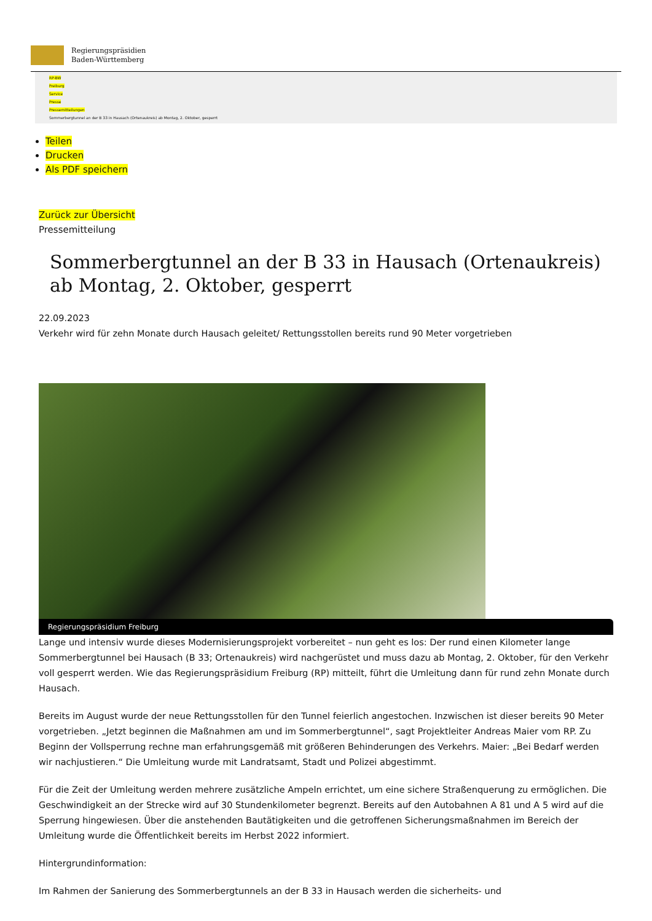Regierungspräsidien
Baden-Württemberg
RP-BW
Freiburg
Service
Presse
Pressemitteilungen
Sommerbergtunnel an der B 33 in Hausach (Ortenaukreis) ab Montag, 2. Oktober, gesperrt
Teilen
Drucken
Als PDF speichern
Zurück zur Übersicht
Pressemitteilung
Sommerbergtunnel an der B 33 in Hausach (Ortenaukreis) ab Montag, 2. Oktober, gesperrt
22.09.2023
Verkehr wird für zehn Monate durch Hausach geleitet/ Rettungsstollen bereits rund 90 Meter vorgetrieben
Regierungspräsidium Freiburg
Lange und intensiv wurde dieses Modernisierungsprojekt vorbereitet – nun geht es los: Der rund einen Kilometer lange Sommerbergtunnel bei Hausach (B 33; Ortenaukreis) wird nachgerüstet und muss dazu ab Montag, 2. Oktober, für den Verkehr voll gesperrt werden. Wie das Regierungspräsidium Freiburg (RP) mitteilt, führt die Umleitung dann für rund zehn Monate durch Hausach.
Bereits im August wurde der neue Rettungsstollen für den Tunnel feierlich angestochen. Inzwischen ist dieser bereits 90 Meter vorgetrieben. „Jetzt beginnen die Maßnahmen am und im Sommerbergtunnel“, sagt Projektleiter Andreas Maier vom RP. Zu Beginn der Vollsperrung rechne man erfahrungsgemäß mit größeren Behinderungen des Verkehrs. Maier: „Bei Bedarf werden wir nachjustieren.“ Die Umleitung wurde mit Landratsamt, Stadt und Polizei abgestimmt.
Für die Zeit der Umleitung werden mehrere zusätzliche Ampeln errichtet, um eine sichere Straßenquerung zu ermöglichen. Die Geschwindigkeit an der Strecke wird auf 30 Stundenkilometer begrenzt. Bereits auf den Autobahnen A 81 und A 5 wird auf die Sperrung hingewiesen. Über die anstehenden Bautätigkeiten und die getroffenen Sicherungsmaßnahmen im Bereich der Umleitung wurde die Öffentlichkeit bereits im Herbst 2022 informiert.
Hintergrundinformation:
Im Rahmen der Sanierung des Sommerbergtunnels an der B 33 in Hausach werden die sicherheits- und